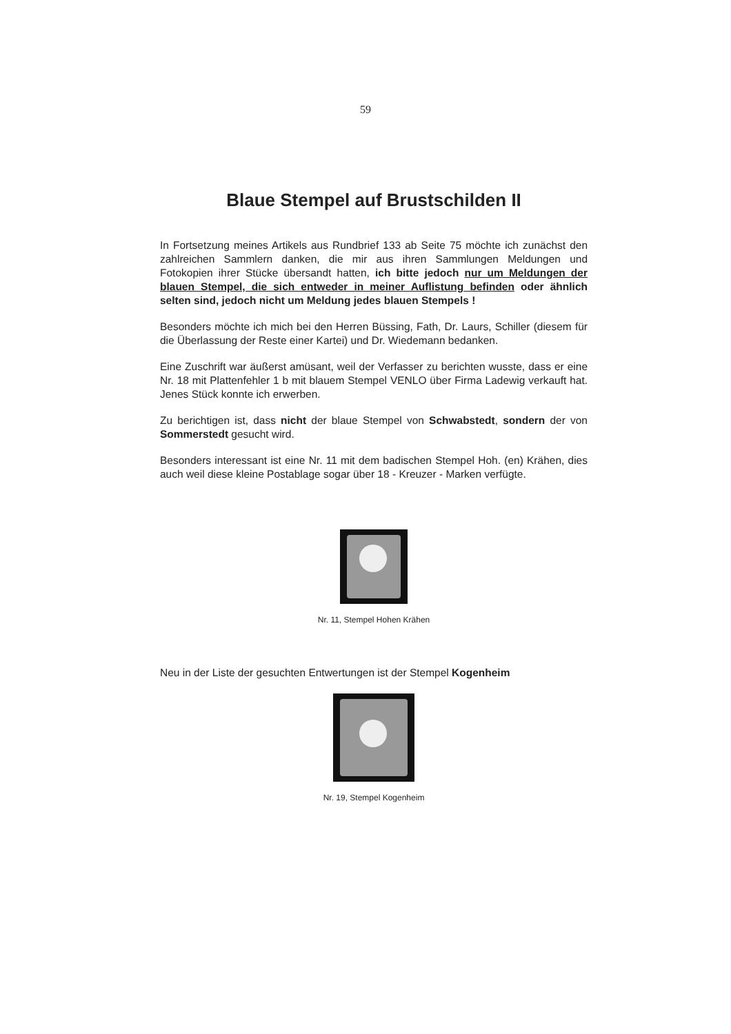59
Blaue Stempel auf Brustschilden II
In Fortsetzung meines Artikels aus Rundbrief 133 ab Seite 75 möchte ich zunächst den zahlreichen Sammlern danken, die mir aus ihren Sammlungen Meldungen und Fotokopien ihrer Stücke übersandt hatten, ich bitte jedoch nur um Meldungen der blauen Stempel, die sich entweder in meiner Auflistung befinden oder ähnlich selten sind, jedoch nicht um Meldung jedes blauen Stempels !
Besonders möchte ich mich bei den Herren Büssing, Fath, Dr. Laurs, Schiller (diesem für die Überlassung der Reste einer Kartei) und Dr. Wiedemann bedanken.
Eine Zuschrift war äußerst amüsant, weil der Verfasser zu berichten wusste, dass er eine Nr. 18 mit Plattenfehler 1 b mit blauem Stempel VENLO über Firma Ladewig verkauft hat. Jenes Stück konnte ich erwerben.
Zu berichtigen ist, dass nicht der blaue Stempel von Schwabstedt, sondern der von Sommerstedt gesucht wird.
Besonders interessant ist eine Nr. 11 mit dem badischen Stempel Hoh. (en) Krähen, dies auch weil diese kleine Postablage sogar über 18 - Kreuzer - Marken verfügte.
Nr. 11, Stempel Hohen Krähen
Neu in der Liste der gesuchten Entwertungen ist der Stempel Kogenheim
Nr. 19, Stempel Kogenheim